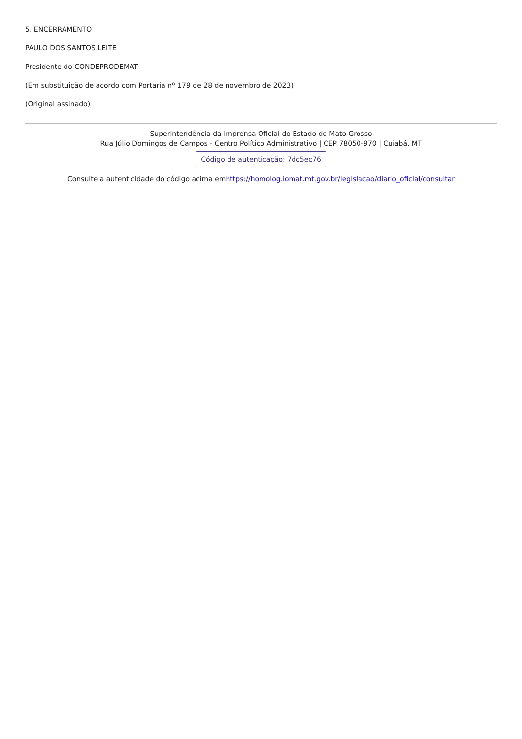5. ENCERRAMENTO
PAULO DOS SANTOS LEITE
Presidente do CONDEPRODEMAT
(Em substituição de acordo com Portaria nº 179 de 28 de novembro de 2023)
(Original assinado)
Superintendência da Imprensa Oficial do Estado de Mato Grosso
Rua Júlio Domingos de Campos - Centro Político Administrativo | CEP 78050-970 | Cuiabá, MT
Código de autenticação: 7dc5ec76
Consulte a autenticidade do código acima emhttps://homolog.iomat.mt.gov.br/legislacao/diario_oficial/consultar